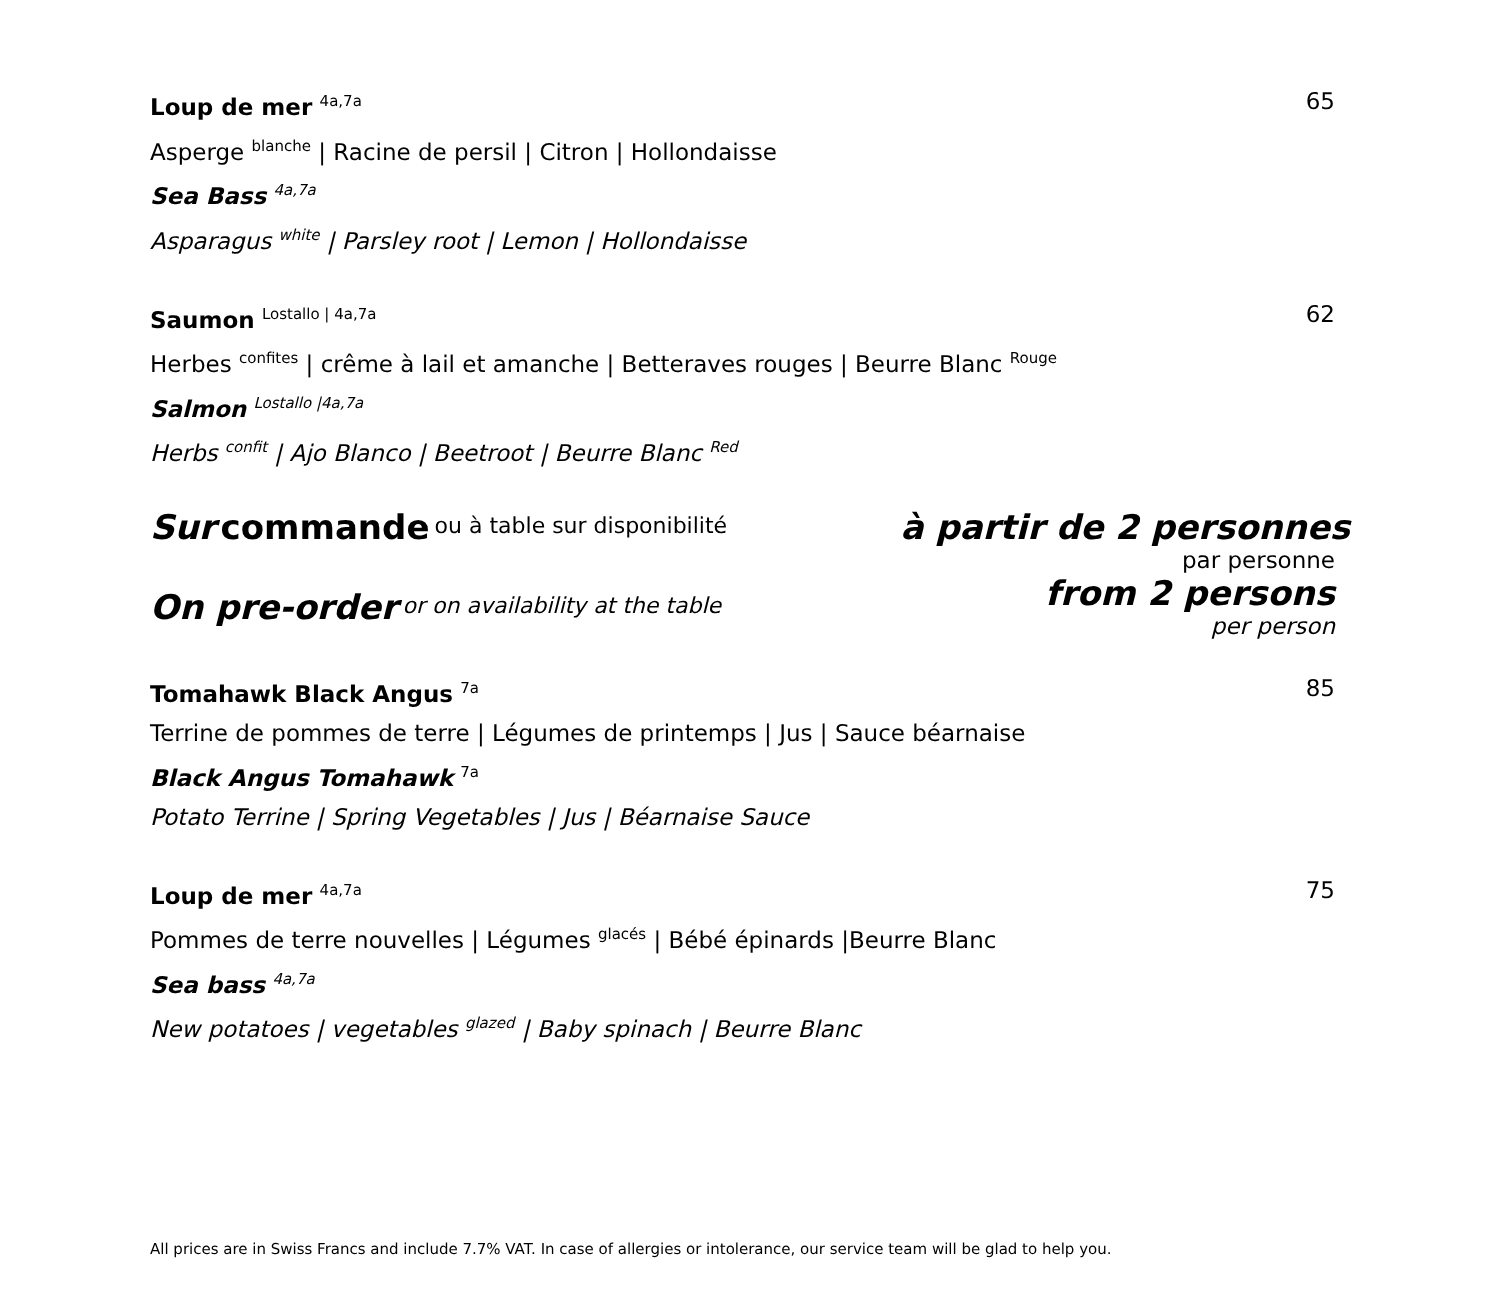Loup de mer <sup>4a,7a</sup>
Asperge <sup>blanche</sup> | Racine de persil | Citron | Hollondaisse
Sea Bass <sup>4a,7a</sup>
Asparagus <sup>white</sup> | Parsley root | Lemon | Hollondaisse
65
Saumon <sup>Lostallo | 4a,7a</sup>
Herbes <sup>confites</sup> | crême à lail et amanche | Betteraves rouges | Beurre Blanc <sup>Rouge</sup>
Salmon <sup>Lostallo |4a,7a</sup>
Herbs <sup>confit</sup> | Ajo Blanco | Beetroot | Beurre Blanc <sup>Red</sup>
62
Sur commande <sup>ou à table sur disponibilité</sup>
On pre-order <sup>or on availability at the table</sup>
à partir de 2 personnes
par personne
from 2 persons
per person
Tomahawk Black Angus <sup>7a</sup>
Terrine de pommes de terre | Légumes de printemps | Jus | Sauce béarnaise
Black Angus Tomahawk <sup>7a</sup>
Potato Terrine | Spring Vegetables | Jus | Béarnaise Sauce
85
Loup de mer <sup>4a,7a</sup>
Pommes de terre nouvelles | Légumes <sup>glacés</sup> | Bébé épinards |Beurre Blanc
Sea bass <sup>4a,7a</sup>
New potatoes | vegetables <sup>glazed</sup> | Baby spinach | Beurre Blanc
75
All prices are in Swiss Francs and include 7.7% VAT. In case of allergies or intolerance, our service team will be glad to help you.